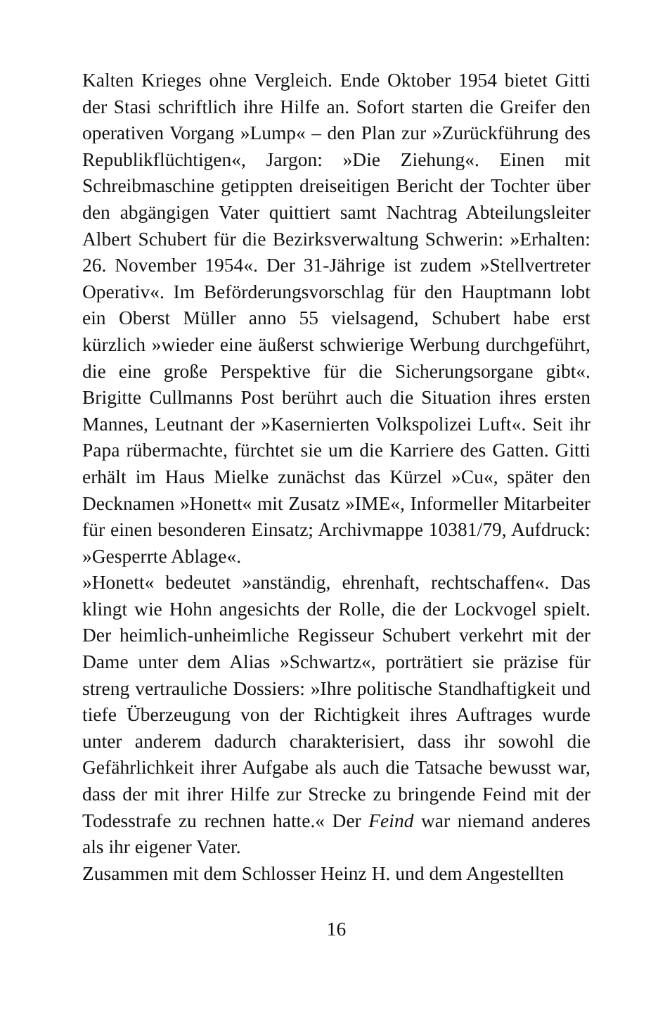Kalten Krieges ohne Vergleich. Ende Oktober 1954 bietet Gitti der Stasi schriftlich ihre Hilfe an. Sofort starten die Greifer den operativen Vorgang »Lump« – den Plan zur »Zurückführung des Republikflüchtigen«, Jargon: »Die Ziehung«. Einen mit Schreibmaschine getippten dreiseitigen Bericht der Tochter über den abgängigen Vater quittiert samt Nachtrag Abteilungsleiter Albert Schubert für die Bezirksverwaltung Schwerin: »Erhalten: 26. November 1954«. Der 31-Jährige ist zudem »Stellvertreter Operativ«. Im Beförderungsvorschlag für den Hauptmann lobt ein Oberst Müller anno 55 vielsagend, Schubert habe erst kürzlich »wieder eine äußerst schwierige Werbung durchgeführt, die eine große Perspektive für die Sicherungsorgane gibt«. Brigitte Cullmanns Post berührt auch die Situation ihres ersten Mannes, Leutnant der »Kasernierten Volkspolizei Luft«. Seit ihr Papa rübermachte, fürchtet sie um die Karriere des Gatten. Gitti erhält im Haus Mielke zunächst das Kürzel »Cu«, später den Decknamen »Honett« mit Zusatz »IME«, Informeller Mitarbeiter für einen besonderen Einsatz; Archivmappe 10381/79, Aufdruck: »Gesperrte Ablage«.
»Honett« bedeutet »anständig, ehrenhaft, rechtschaffen«. Das klingt wie Hohn angesichts der Rolle, die der Lockvogel spielt. Der heimlich-unheimliche Regisseur Schubert verkehrt mit der Dame unter dem Alias »Schwartz«, porträtiert sie präzise für streng vertrauliche Dossiers: »Ihre politische Standhaftigkeit und tiefe Überzeugung von der Richtigkeit ihres Auftrages wurde unter anderem dadurch charakterisiert, dass ihr sowohl die Gefährlichkeit ihrer Aufgabe als auch die Tatsache bewusst war, dass der mit ihrer Hilfe zur Strecke zu bringende Feind mit der Todesstrafe zu rechnen hatte.« Der Feind war niemand anderes als ihr eigener Vater.
Zusammen mit dem Schlosser Heinz H. und dem Angestellten
16